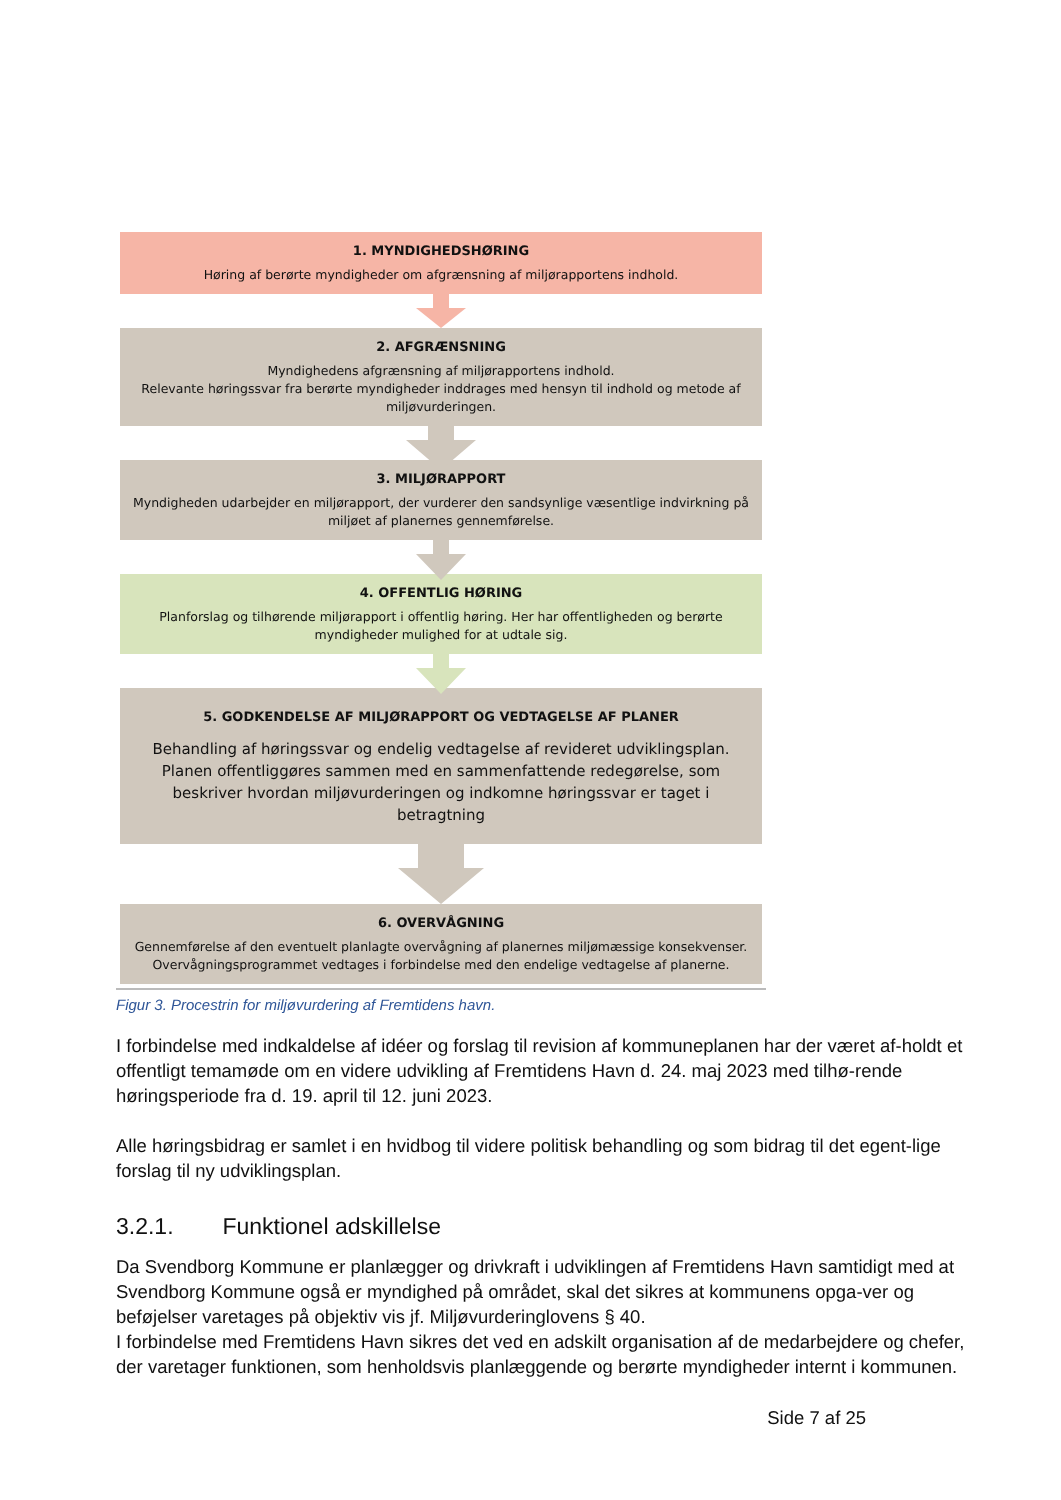1. MYNDIGHEDSHØRING
Høring af berørte myndigheder om afgrænsning af miljørapportens indhold.
2. AFGRÆNSNING
Myndighedens afgrænsning af miljørapportens indhold.
Relevante høringssvar fra berørte myndigheder inddrages med hensyn til indhold og metode af miljøvurderingen.
3. MILJØRAPPORT
Myndigheden udarbejder en miljørapport, der vurderer den sandsynlige væsentlige indvirkning på miljøet af planernes gennemførelse.
4. OFFENTLIG HØRING
Planforslag og tilhørende miljørapport i offentlig høring. Her har offentligheden og berørte myndigheder mulighed for at udtale sig.
5. GODKENDELSE AF MILJØRAPPORT OG VEDTAGELSE AF PLANER
Behandling af høringssvar og endelig vedtagelse af revideret udviklingsplan.
Planen offentliggøres sammen med en sammenfattende redegørelse, som beskriver hvordan miljøvurderingen og indkomne høringssvar er taget i betragtning
6. OVERVÅGNING
Gennemførelse af den eventuelt planlagte overvågning af planernes miljømæssige konsekvenser. Overvågningsprogrammet vedtages i forbindelse med den endelige vedtagelse af planerne.
Figur 3. Procestrin for miljøvurdering af Fremtidens havn.
I forbindelse med indkaldelse af idéer og forslag til revision af kommuneplanen har der været af-holdt et offentligt temamøde om en videre udvikling af Fremtidens Havn d. 24. maj 2023 med tilhø-rende høringsperiode fra d. 19. april til 12. juni 2023.
Alle høringsbidrag er samlet i en hvidbog til videre politisk behandling og som bidrag til det egent-lige forslag til ny udviklingsplan.
3.2.1. Funktionel adskillelse
Da Svendborg Kommune er planlægger og drivkraft i udviklingen af Fremtidens Havn samtidigt med at Svendborg Kommune også er myndighed på området, skal det sikres at kommunens opga-ver og beføjelser varetages på objektiv vis jf. Miljøvurderinglovens § 40.
I forbindelse med Fremtidens Havn sikres det ved en adskilt organisation af de medarbejdere og chefer, der varetager funktionen, som henholdsvis planlæggende og berørte myndigheder internt i kommunen.
Side 7 af 25